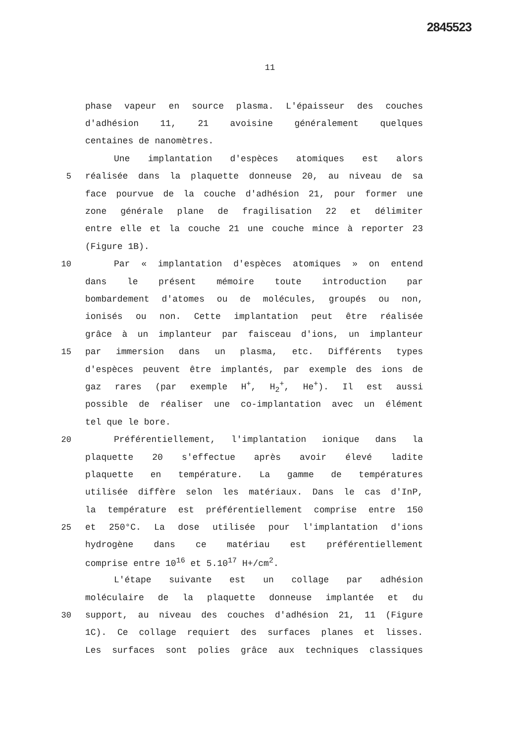2845523
11
phase vapeur en source plasma. L'épaisseur des couches
d'adhésion 11, 21 avoisine généralement quelques
centaines de nanomètres.
Une implantation d'espèces atomiques est alors
5 réalisée dans la plaquette donneuse 20, au niveau de sa
face pourvue de la couche d'adhésion 21, pour former une
zone générale plane de fragilisation 22 et délimiter
entre elle et la couche 21 une couche mince à reporter 23
(Figure 1B).
10 Par « implantation d'espèces atomiques » on entend
dans le présent mémoire toute introduction par
bombardement d'atomes ou de molécules, groupés ou non,
ionisés ou non. Cette implantation peut être réalisée
grâce à un implanteur par faisceau d'ions, un implanteur
15 par immersion dans un plasma, etc. Différents types
d'espèces peuvent être implantés, par exemple des ions de
gaz rares (par exemple H<sup>+</sup>, H<sub>2</sub><sup>+</sup>, He<sup>+</sup>). Il est aussi
possible de réaliser une co-implantation avec un élément
tel que le bore.
20 Préférentiellement, l'implantation ionique dans la
plaquette 20 s'effectue après avoir élevé ladite
plaquette en température. La gamme de températures
utilisée diffère selon les matériaux. Dans le cas d'InP,
la température est préférentiellement comprise entre 150
25 et 250°C. La dose utilisée pour l'implantation d'ions
hydrogène dans ce matériau est préférentiellement
comprise entre 10<sup>16</sup> et 5.10<sup>17</sup> H+/cm<sup>2</sup>.
L'étape suivante est un collage par adhésion
moléculaire de la plaquette donneuse implantée et du
30 support, au niveau des couches d'adhésion 21, 11 (Figure
1C). Ce collage requiert des surfaces planes et lisses.
Les surfaces sont polies grâce aux techniques classiques